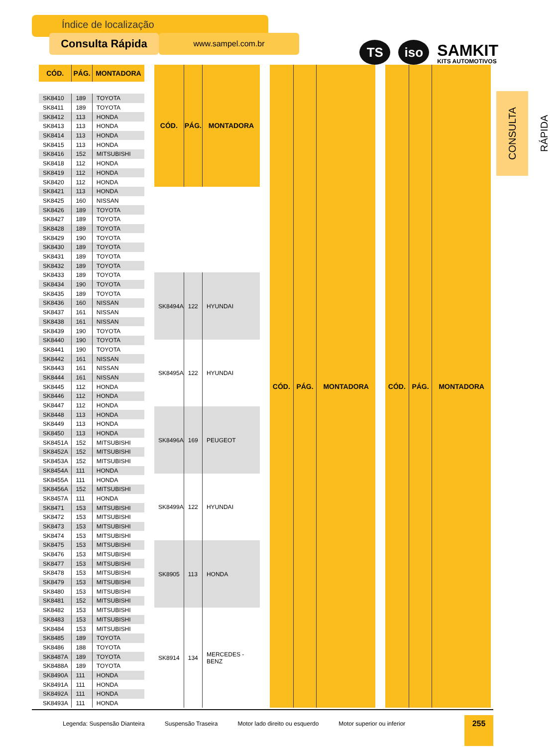Índice de localização
Consulta Rápida
www.sampel.com.br
TS
iso
SAMKIT
KITS AUTOMOTIVOS
| CÓD. | PÁG. | MONTADORA |
| --- | --- | --- |
| SK8410 | 189 | TOYOTA |
| SK8411 | 189 | TOYOTA |
| SK8412 | 113 | HONDA |
| SK8413 | 113 | HONDA |
| SK8414 | 113 | HONDA |
| SK8415 | 113 | HONDA |
| SK8416 | 152 | MITSUBISHI |
| SK8418 | 112 | HONDA |
| SK8419 | 112 | HONDA |
| SK8420 | 112 | HONDA |
| SK8421 | 113 | HONDA |
| SK8425 | 160 | NISSAN |
| SK8426 | 189 | TOYOTA |
| SK8427 | 189 | TOYOTA |
| SK8428 | 189 | TOYOTA |
| SK8429 | 190 | TOYOTA |
| SK8430 | 189 | TOYOTA |
| SK8431 | 189 | TOYOTA |
| SK8432 | 189 | TOYOTA |
| SK8433 | 189 | TOYOTA |
| SK8434 | 190 | TOYOTA |
| SK8435 | 189 | TOYOTA |
| SK8436 | 160 | NISSAN |
| SK8437 | 161 | NISSAN |
| SK8438 | 161 | NISSAN |
| SK8439 | 190 | TOYOTA |
| SK8440 | 190 | TOYOTA |
| SK8441 | 190 | TOYOTA |
| SK8442 | 161 | NISSAN |
| SK8443 | 161 | NISSAN |
| SK8444 | 161 | NISSAN |
| SK8445 | 112 | HONDA |
| SK8446 | 112 | HONDA |
| SK8447 | 112 | HONDA |
| SK8448 | 113 | HONDA |
| SK8449 | 113 | HONDA |
| SK8450 | 113 | HONDA |
| SK8451A | 152 | MITSUBISHI |
| SK8452A | 152 | MITSUBISHI |
| SK8453A | 152 | MITSUBISHI |
| SK8454A | 111 | HONDA |
| SK8455A | 111 | HONDA |
| SK8456A | 152 | MITSUBISHI |
| SK8457A | 111 | HONDA |
| SK8471 | 153 | MITSUBISHI |
| SK8472 | 153 | MITSUBISHI |
| SK8473 | 153 | MITSUBISHI |
| SK8474 | 153 | MITSUBISHI |
| SK8475 | 153 | MITSUBISHI |
| SK8476 | 153 | MITSUBISHI |
| SK8477 | 153 | MITSUBISHI |
| SK8478 | 153 | MITSUBISHI |
| SK8479 | 153 | MITSUBISHI |
| SK8480 | 153 | MITSUBISHI |
| SK8481 | 152 | MITSUBISHI |
| SK8482 | 153 | MITSUBISHI |
| SK8483 | 153 | MITSUBISHI |
| SK8484 | 153 | MITSUBISHI |
| SK8485 | 189 | TOYOTA |
| SK8486 | 188 | TOYOTA |
| SK8487A | 189 | TOYOTA |
| SK8488A | 189 | TOYOTA |
| SK8490A | 111 | HONDA |
| SK8491A | 111 | HONDA |
| SK8492A | 111 | HONDA |
| SK8493A | 111 | HONDA |
| CÓD. | PÁG. | MONTADORA |
| --- | --- | --- |
| SK8494A | 122 | HYUNDAI |
| SK8495A | 122 | HYUNDAI |
| SK8496A | 169 | PEUGEOT |
| SK8499A | 122 | HYUNDAI |
| SK8905 | 113 | HONDA |
| SK8914 | 134 | MERCEDES - BENZ |
| CÓD. | PÁG. | MONTADORA |
| --- | --- | --- |
| CÓD. | PÁG. | MONTADORA |
| --- | --- | --- |
CONSULTA RÁPIDA
Legenda: Suspensão Dianteira Suspensão Traseira Motor lado direito ou esquerdo Motor superior ou inferior
255